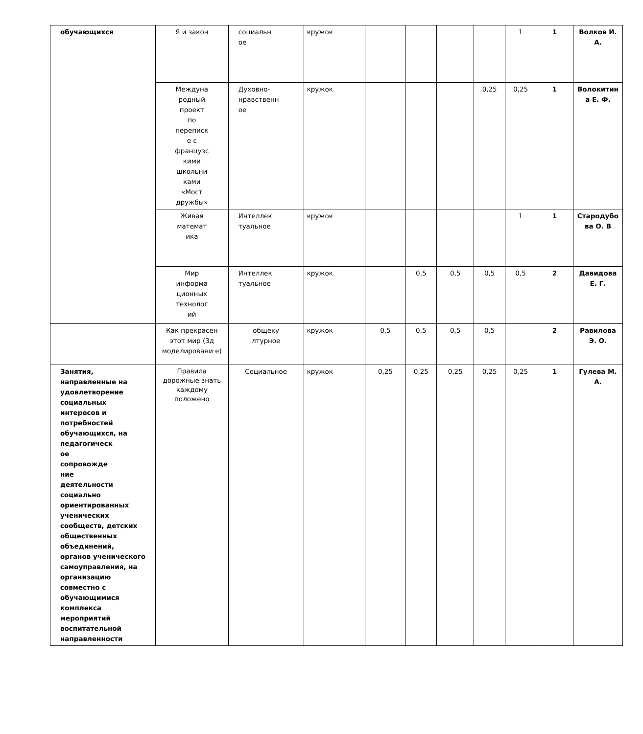| обучающихся | Я и закон | социальн ое | кружок | | | | | 1 | 1 | Волков И. А. |
| | Междуна родный проект по переписк е с французс кими школьни ками «Мост дружбы» | Духовно- нравственн ое | кружок | | | | 0,25 | 0,25 | 1 | Волокитин а Е. Ф. |
| | Живая математ ика | Интеллек туальное | кружок | | | | | 1 | 1 | Стародубо ва О. В |
| | Мир информа ционных технолог ий | Интеллек туальное | кружок | | 0,5 | 0,5 | 0,5 | 0,5 | 2 | Давидова Е. Г. |
| | Как прекрасен этот мир (3д моделировани е) | общеку лтурное | кружок | 0,5 | 0,5 | 0,5 | 0,5 | | 2 | Равилова Э. О. |
| Занятия, направленные на удовлетворение социальных интересов и потребностей обучающихся, на педагогическ ое сопровожде ние деятельности социально ориентированных ученических сообществ, детских общественных объединений, органов ученического самоуправления, на организацию совместно с обучающимися комплекса мероприятий воспитательной направленности | Правила дорожные знать каждому положено | Социальное | кружок | 0,25 | 0,25 | 0,25 | 0,25 | 0,25 | 1 | Гулева М. А. |